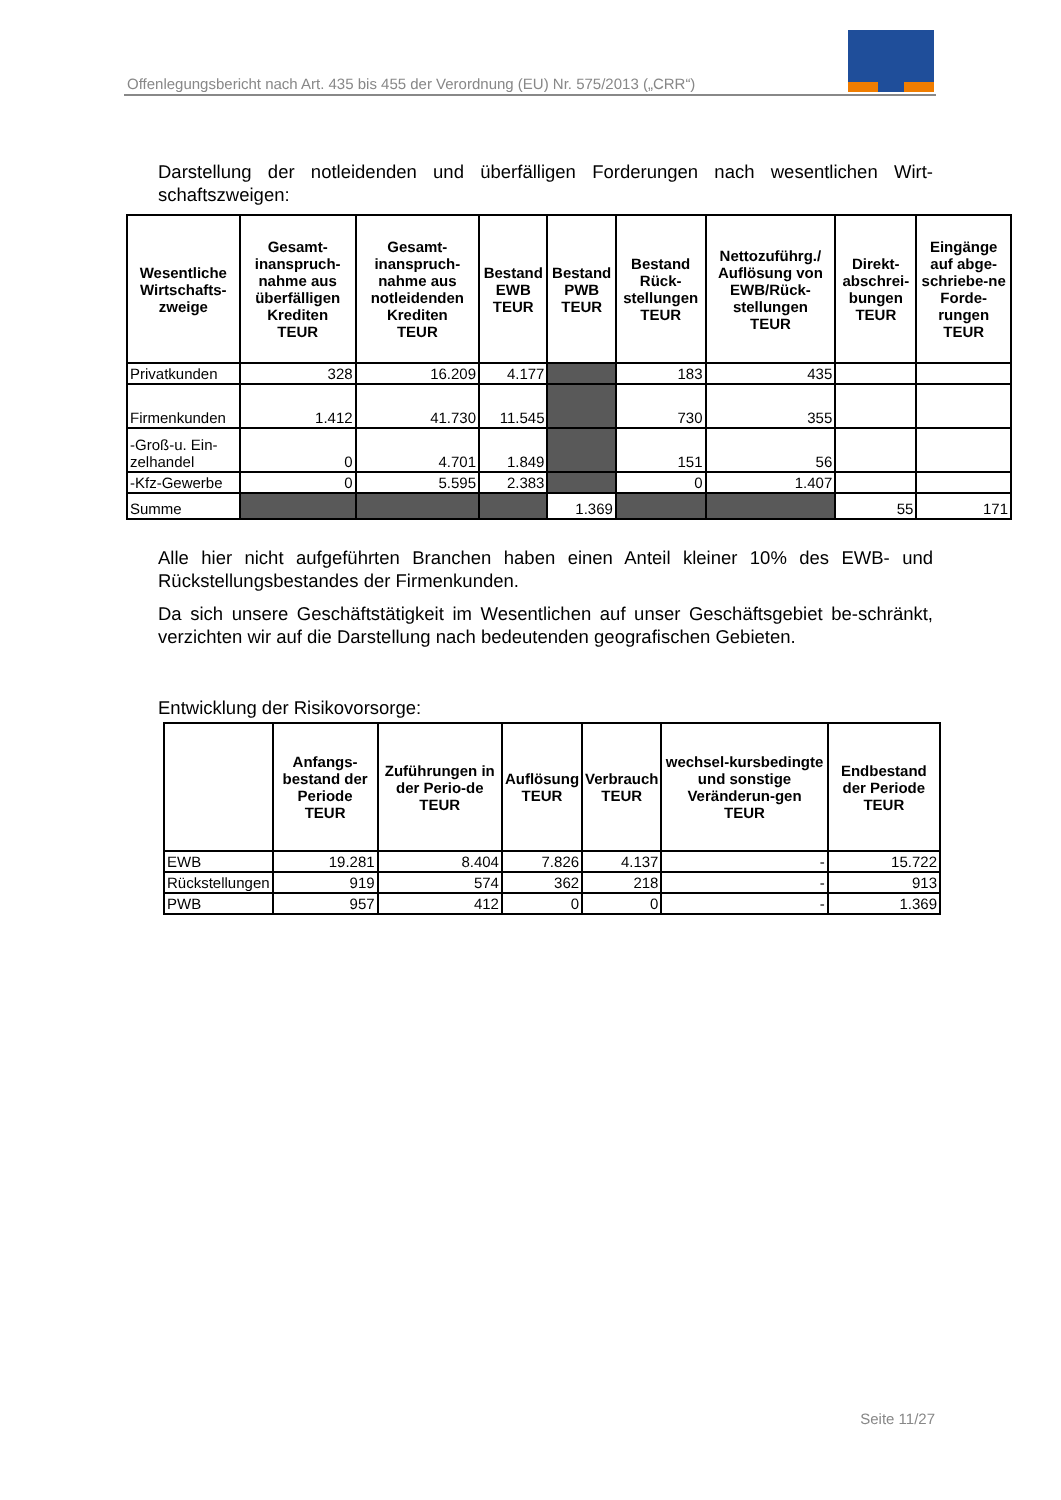Offenlegungsbericht nach Art. 435 bis 455 der Verordnung (EU) Nr. 575/2013 („CRR“)
Darstellung der notleidenden und überfälligen Forderungen nach wesentlichen Wirt-schaftszweigen:
| Wesentliche Wirtschafts-zweige | Gesamt-inanspruch-nahme aus überfälligen Krediten TEUR | Gesamt-inanspruch-nahme aus notleidenden Krediten TEUR | Bestand EWB TEUR | Bestand PWB TEUR | Bestand Rück-stellungen TEUR | Nettozuführg./ Auflösung von EWB/Rück-stellungen TEUR | Direkt-abschrei-bungen TEUR | Eingänge auf abge-schriebe-ne Forde-rungen TEUR |
| --- | --- | --- | --- | --- | --- | --- | --- | --- |
| Privatkunden | 328 | 16.209 | 4.177 | | 183 | 435 | | |
| Firmenkunden | 1.412 | 41.730 | 11.545 | | 730 | 355 | | |
| -Groß-u. Ein-zelhandel | 0 | 4.701 | 1.849 | | 151 | 56 | | |
| -Kfz-Gewerbe | 0 | 5.595 | 2.383 | | 0 | 1.407 | | |
| Summe | | | | 1.369 | | | 55 | 171 |
Alle hier nicht aufgeführten Branchen haben einen Anteil kleiner 10% des EWB- und Rückstellungsbestandes der Firmenkunden.
Da sich unsere Geschäftstätigkeit im Wesentlichen auf unser Geschäftsgebiet be-schränkt, verzichten wir auf die Darstellung nach bedeutenden geografischen Gebieten.
Entwicklung der Risikovorsorge:
| | Anfangs-bestand der Periode TEUR | Zuführungen in der Perio-de TEUR | Auflösung TEUR | Verbrauch TEUR | wechsel-kursbedingte und sonstige Veränderun-gen TEUR | Endbestand der Periode TEUR |
| --- | --- | --- | --- | --- | --- | --- |
| EWB | 19.281 | 8.404 | 7.826 | 4.137 | - | 15.722 |
| Rückstellungen | 919 | 574 | 362 | 218 | - | 913 |
| PWB | 957 | 412 | 0 | 0 | - | 1.369 |
Seite 11/27